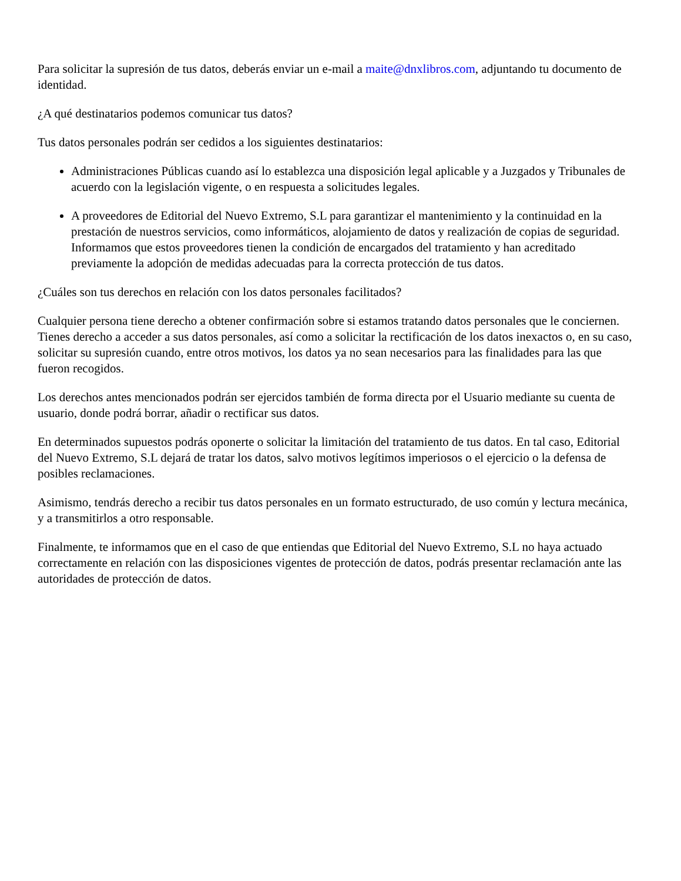Para solicitar la supresión de tus datos, deberás enviar un e-mail a maite@dnxlibros.com, adjuntando tu documento de identidad.
¿A qué destinatarios podemos comunicar tus datos?
Tus datos personales podrán ser cedidos a los siguientes destinatarios:
Administraciones Públicas cuando así lo establezca una disposición legal aplicable y a Juzgados y Tribunales de acuerdo con la legislación vigente, o en respuesta a solicitudes legales.
A proveedores de Editorial del Nuevo Extremo, S.L para garantizar el mantenimiento y la continuidad en la prestación de nuestros servicios, como informáticos, alojamiento de datos y realización de copias de seguridad. Informamos que estos proveedores tienen la condición de encargados del tratamiento y han acreditado previamente la adopción de medidas adecuadas para la correcta protección de tus datos.
¿Cuáles son tus derechos en relación con los datos personales facilitados?
Cualquier persona tiene derecho a obtener confirmación sobre si estamos tratando datos personales que le conciernen. Tienes derecho a acceder a sus datos personales, así como a solicitar la rectificación de los datos inexactos o, en su caso, solicitar su supresión cuando, entre otros motivos, los datos ya no sean necesarios para las finalidades para las que fueron recogidos.
Los derechos antes mencionados podrán ser ejercidos también de forma directa por el Usuario mediante su cuenta de usuario, donde podrá borrar, añadir o rectificar sus datos.
En determinados supuestos podrás oponerte o solicitar la limitación del tratamiento de tus datos. En tal caso, Editorial del Nuevo Extremo, S.L dejará de tratar los datos, salvo motivos legítimos imperiosos o el ejercicio o la defensa de posibles reclamaciones.
Asimismo, tendrás derecho a recibir tus datos personales en un formato estructurado, de uso común y lectura mecánica, y a transmitirlos a otro responsable.
Finalmente, te informamos que en el caso de que entiendas que Editorial del Nuevo Extremo, S.L no haya actuado correctamente en relación con las disposiciones vigentes de protección de datos, podrás presentar reclamación ante las autoridades de protección de datos.